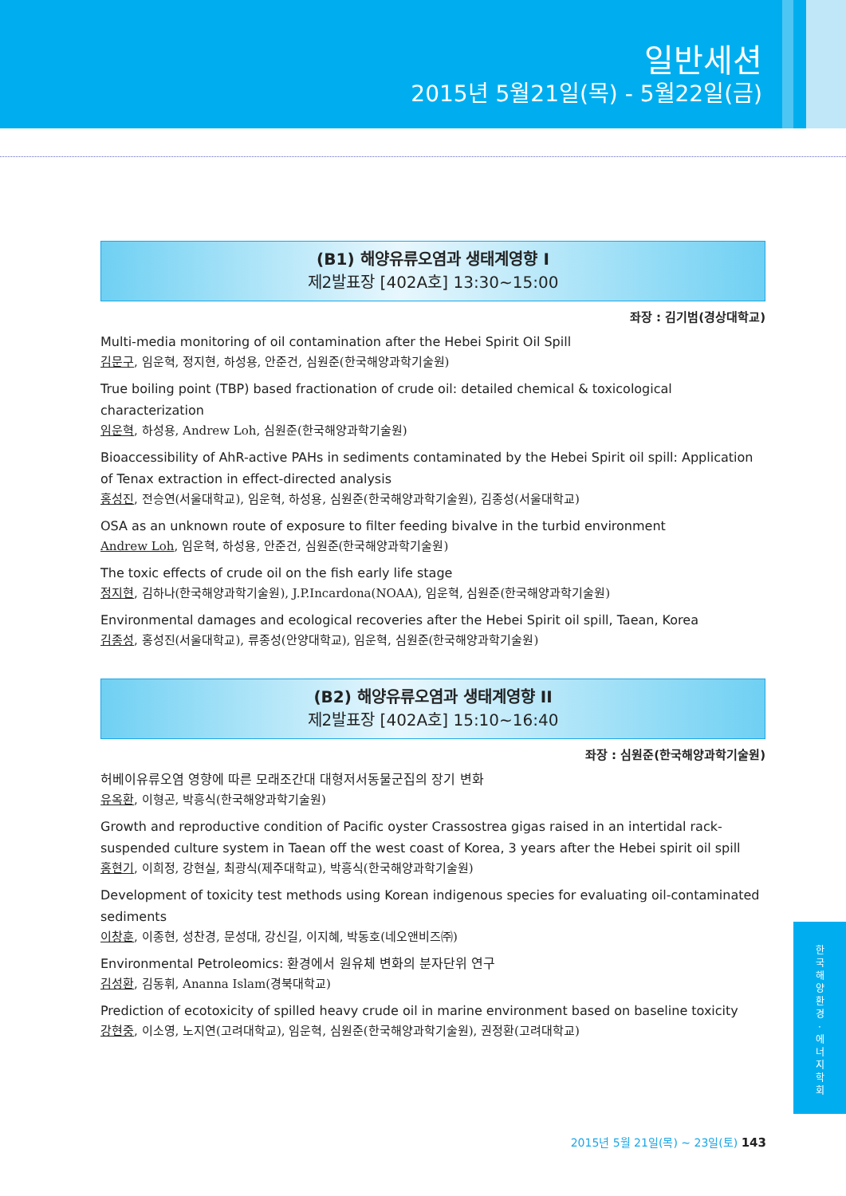일반세션
2015년 5월21일(목) - 5월22일(금)
(B1) 해양유류오염과 생태계영향 I
제2발표장 [402A호] 13:30~15:00
좌장 : 김기범(경상대학교)
Multi-media monitoring of oil contamination after the Hebei Spirit Oil Spill
김문구, 임운혁, 정지현, 하성용, 안준건, 심원준(한국해양과학기술원)
True boiling point (TBP) based fractionation of crude oil: detailed chemical & toxicological characterization
임운혁, 하성용, Andrew Loh, 심원준(한국해양과학기술원)
Bioaccessibility of AhR-active PAHs in sediments contaminated by the Hebei Spirit oil spill: Application of Tenax extraction in effect-directed analysis
홍성진, 전승연(서울대학교), 임운혁, 하성용, 심원준(한국해양과학기술원), 김종성(서울대학교)
OSA as an unknown route of exposure to filter feeding bivalve in the turbid environment
Andrew Loh, 임운혁, 하성용, 안준건, 심원준(한국해양과학기술원)
The toxic effects of crude oil on the fish early life stage
정지현, 김하나(한국해양과학기술원), J.P.Incardona(NOAA), 임운혁, 심원준(한국해양과학기술원)
Environmental damages and ecological recoveries after the Hebei Spirit oil spill, Taean, Korea
김종성, 홍성진(서울대학교), 류종성(안양대학교), 임운혁, 심원준(한국해양과학기술원)
(B2) 해양유류오염과 생태계영향 II
제2발표장 [402A호] 15:10~16:40
좌장 : 심원준(한국해양과학기술원)
허베이유류오염 영향에 따른 모래조간대 대형저서동물군집의 장기 변화
유옥환, 이형곤, 박흥식(한국해양과학기술원)
Growth and reproductive condition of Pacific oyster Crassostrea gigas raised in an intertidal rack-suspended culture system in Taean off the west coast of Korea, 3 years after the Hebei spirit oil spill
홍현기, 이희정, 강현실, 최광식(제주대학교), 박흥식(한국해양과학기술원)
Development of toxicity test methods using Korean indigenous species for evaluating oil-contaminated sediments
이창훈, 이종현, 성찬경, 문성대, 강신길, 이지혜, 박동호(네오앤비즈㈜)
Environmental Petroleomics: 환경에서 원유체 변화의 분자단위 연구
김성환, 김동휘, Ananna Islam(경북대학교)
Prediction of ecotoxicity of spilled heavy crude oil in marine environment based on baseline toxicity
강현중, 이소영, 노지연(고려대학교), 임운혁, 심원준(한국해양과학기술원), 권정환(고려대학교)
한
국
해
양
환
경
·
에
너
지
학
회
2015년 5월 21일(목) ~ 23일(토) 143